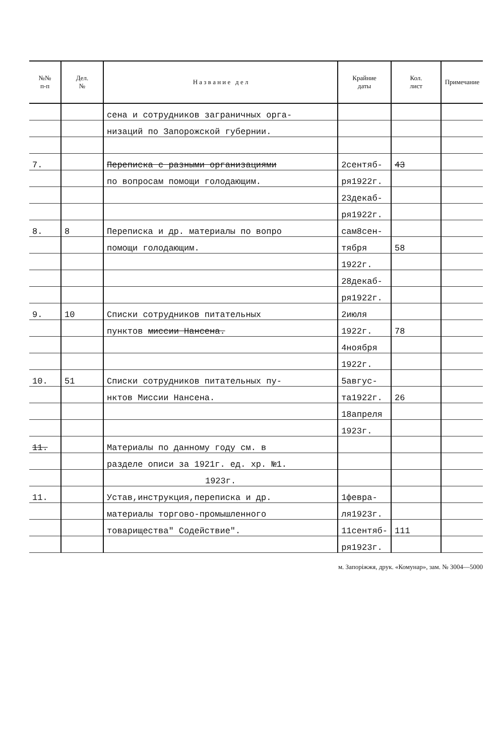| №№ п-п | Дел. № | Н а з в а н и е д е л | Крайние даты | Кол. лист | Примечание |
| --- | --- | --- | --- | --- | --- |
| | | сена и сотрудников заграничных орга- | | | |
| | | низаций по Запорожской губернии. | | | |
| 7. | | Переписка с разными организациями | 2сентяб- | 43 | |
| | | по вопросам помощи голодающим. | ря1922г. | | |
| | | | 23декаб- | | |
| | | | ря1922г. | | |
| 8. | 8 | Переписка и др. материалы по вопро | сам8сен- | | |
| | | помощи голодающим. | тября | 58 | |
| | | | 1922г. | | |
| | | | 28декаб- | | |
| | | | ря1922г. | | |
| 9. | 10 | Списки сотрудников питательных | 2июля | | |
| | | пунктов миссии Нансена. | 1922г. | 78 | |
| | | | 4ноября | | |
| | | | 1922г. | | |
| 10. | 51 | Списки сотрудников питательных пу- | 5авгус- | | |
| | | нктов Миссии Нансена. | та1922г. | 26 | |
| | | | 18апреля | | |
| | | | 1923г. | | |
| 11. | | Материалы по данному году см. в | | | |
| | | разделе описи за 1921г. ед. хр. №1. | | | |
| | | 1923г. | | | |
| 11. | | Устав,инструкция,переписка и др. | 1февра- | | |
| | | материалы торгово-промышленного | ля1923г. | | |
| | | товарищества" Содействие". | 11сентяб- | 111 | |
| | | | ря1923г. | | |
м. Запоріжжя, друк. «Комунар», зам. № 3004—5000